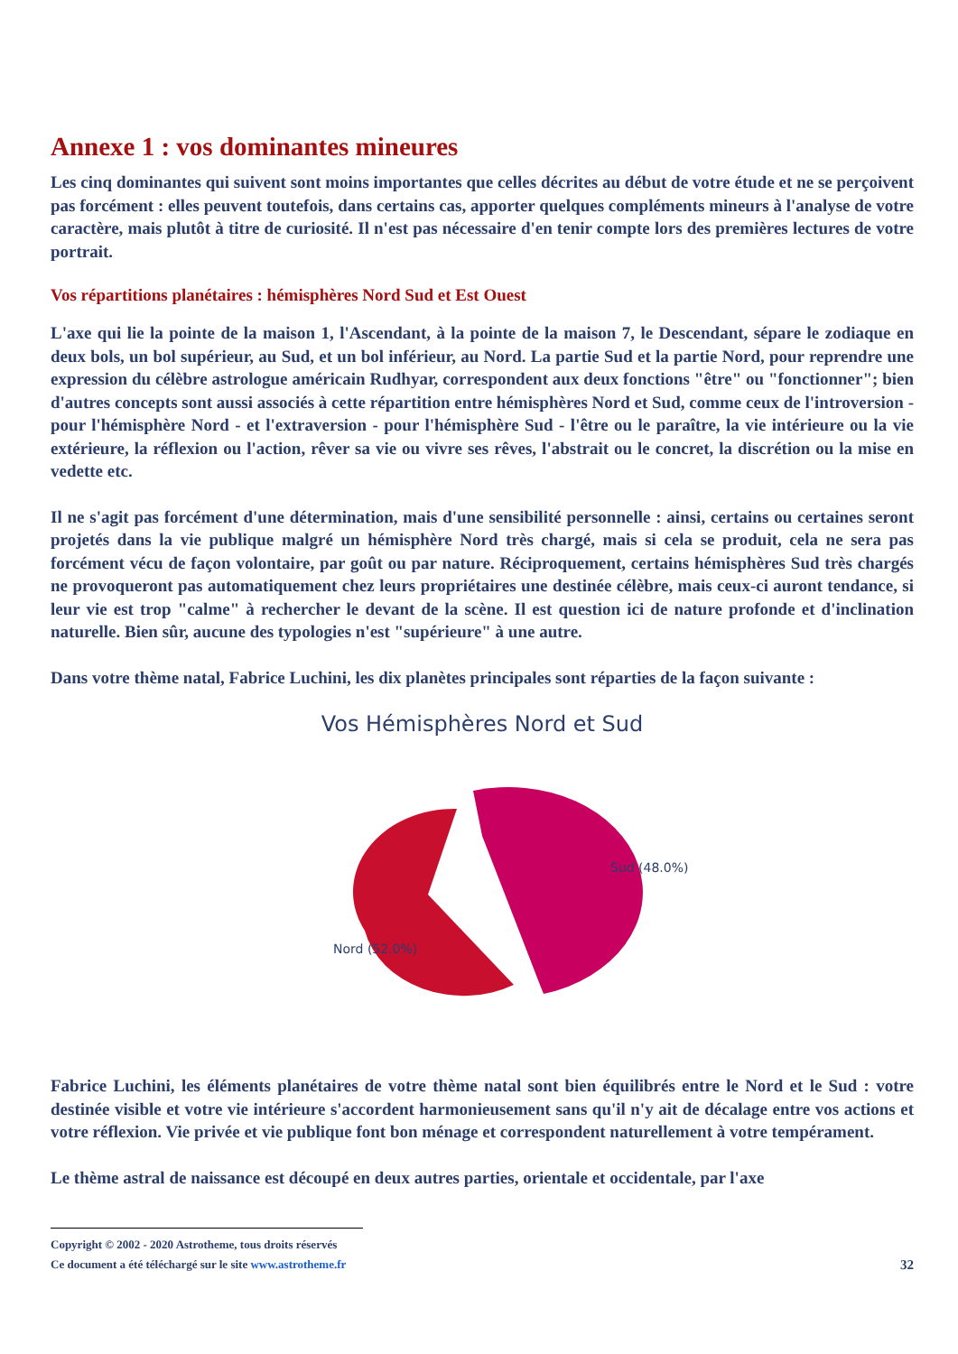Annexe 1 : vos dominantes mineures
Les cinq dominantes qui suivent sont moins importantes que celles décrites au début de votre étude et ne se perçoivent pas forcément : elles peuvent toutefois, dans certains cas, apporter quelques compléments mineurs à l'analyse de votre caractère, mais plutôt à titre de curiosité. Il n'est pas nécessaire d'en tenir compte lors des premières lectures de votre portrait.
Vos répartitions planétaires : hémisphères Nord Sud et Est Ouest
L'axe qui lie la pointe de la maison 1, l'Ascendant, à la pointe de la maison 7, le Descendant, sépare le zodiaque en deux bols, un bol supérieur, au Sud, et un bol inférieur, au Nord. La partie Sud et la partie Nord, pour reprendre une expression du célèbre astrologue américain Rudhyar, correspondent aux deux fonctions "être" ou "fonctionner"; bien d'autres concepts sont aussi associés à cette répartition entre hémisphères Nord et Sud, comme ceux de l'introversion - pour l'hémisphère Nord - et l'extraversion - pour l'hémisphère Sud - l'être ou le paraître, la vie intérieure ou la vie extérieure, la réflexion ou l'action, rêver sa vie ou vivre ses rêves, l'abstrait ou le concret, la discrétion ou la mise en vedette etc.
Il ne s'agit pas forcément d'une détermination, mais d'une sensibilité personnelle : ainsi, certains ou certaines seront projetés dans la vie publique malgré un hémisphère Nord très chargé, mais si cela se produit, cela ne sera pas forcément vécu de façon volontaire, par goût ou par nature. Réciproquement, certains hémisphères Sud très chargés ne provoqueront pas automatiquement chez leurs propriétaires une destinée célèbre, mais ceux-ci auront tendance, si leur vie est trop "calme" à rechercher le devant de la scène. Il est question ici de nature profonde et d'inclination naturelle. Bien sûr, aucune des typologies n'est "supérieure" à une autre.
Dans votre thème natal, Fabrice Luchini, les dix planètes principales sont réparties de la façon suivante :
Vos Hémisphères Nord et Sud
Nord (52.0%)
Sud (48.0%)
Fabrice Luchini, les éléments planétaires de votre thème natal sont bien équilibrés entre le Nord et le Sud : votre destinée visible et votre vie intérieure s'accordent harmonieusement sans qu'il n'y ait de décalage entre vos actions et votre réflexion. Vie privée et vie publique font bon ménage et correspondent naturellement à votre tempérament.
Le thème astral de naissance est découpé en deux autres parties, orientale et occidentale, par l'axe
Copyright © 2002 - 2020 Astrotheme, tous droits réservés
Ce document a été téléchargé sur le site www.astrotheme.fr 32